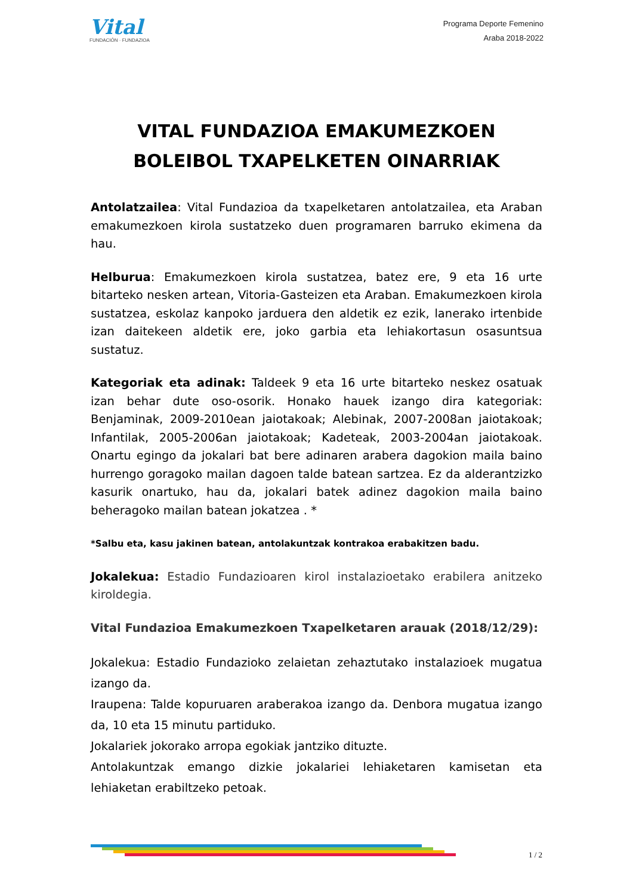Vital
FUNDACIÓN · FUNDAZIOA
Programa Deporte Femenino
Araba 2018-2022
VITAL FUNDAZIOA EMAKUMEZKOEN BOLEIBOL TXAPELKETEN OINARRIAK
Antolatzailea: Vital Fundazioa da txapelketaren antolatzailea, eta Araban emakumezkoen kirola sustatzeko duen programaren barruko ekimena da hau.
Helburua: Emakumezkoen kirola sustatzea, batez ere, 9 eta 16 urte bitarteko nesken artean, Vitoria-Gasteizen eta Araban. Emakumezkoen kirola sustatzea, eskolaz kanpoko jarduera den aldetik ez ezik, lanerako irtenbide izan daitekeen aldetik ere, joko garbia eta lehiakortasun osasuntsua sustatuz.
Kategoriak eta adinak: Taldeek 9 eta 16 urte bitarteko neskez osatuak izan behar dute oso-osorik. Honako hauek izango dira kategoriak: Benjaminak, 2009-2010ean jaiotakoak; Alebinak, 2007-2008an jaiotakoak; Infantilak, 2005-2006an jaiotakoak; Kadeteak, 2003-2004an jaiotakoak. Onartu egingo da jokalari bat bere adinaren arabera dagokion maila baino hurrengo goragoko mailan dagoen talde batean sartzea. Ez da alderantzizko kasurik onartuko, hau da, jokalari batek adinez dagokion maila baino beheragoko mailan batean jokatzea . *
*Salbu eta, kasu jakinen batean, antolakuntzak kontrakoa erabakitzen badu.
Jokalekua: Estadio Fundazioaren kirol instalazioetako erabilera anitzeko kiroldegia.
Vital Fundazioa Emakumezkoen Txapelketaren arauak (2018/12/29):
Jokalekua: Estadio Fundazioko zelaietan zehaztutako instalazioek mugatua izango da.
Iraupena: Talde kopuruaren araberakoa izango da. Denbora mugatua izango da, 10 eta 15 minutu partiduko.
Jokalariek jokorako arropa egokiak jantziko dituzte.
Antolakuntzak emango dizkie jokalariei lehiaketaren kamisetan eta lehiaketan erabiltzeko petoak.
1 / 2